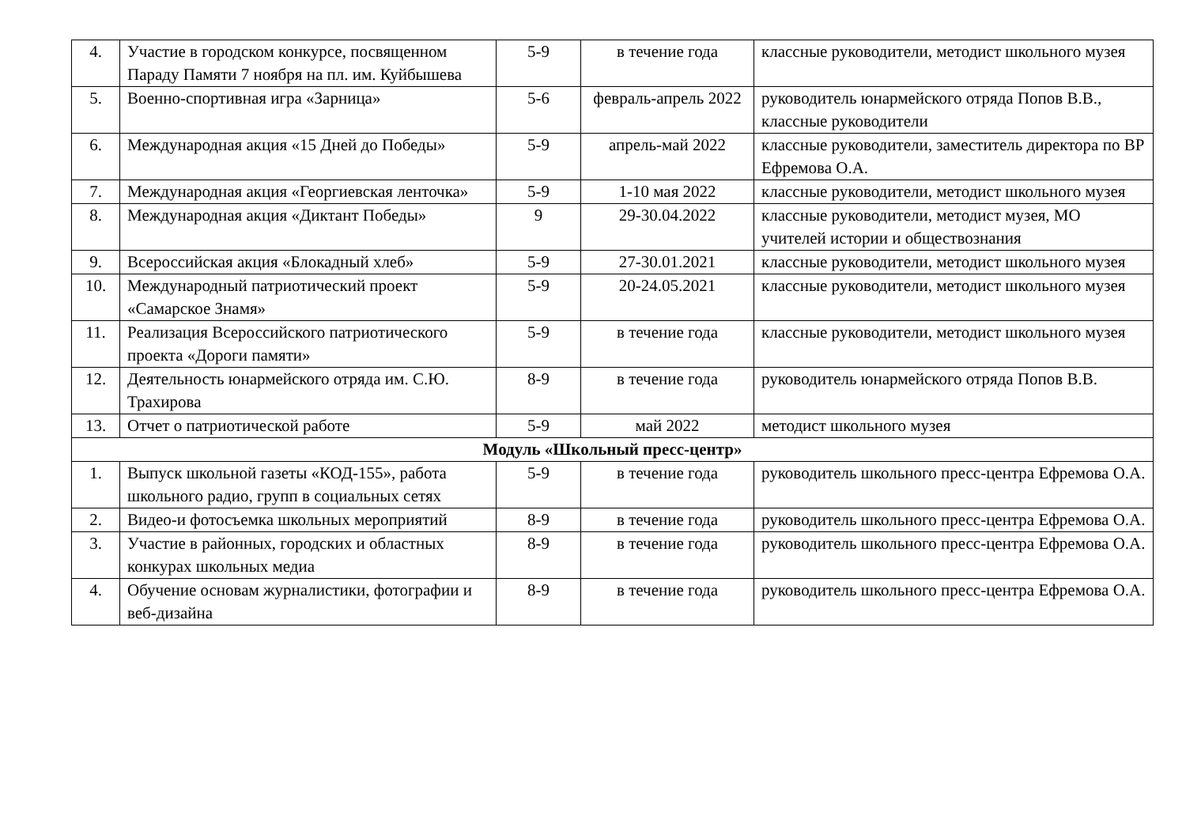| 4. | Участие в городском конкурсе, посвященном Параду Памяти 7 ноября на пл. им. Куйбышева | 5-9 | в течение года | классные руководители, методист школьного музея |
| 5. | Военно-спортивная игра «Зарница» | 5-6 | февраль-апрель 2022 | руководитель юнармейского отряда Попов В.В., классные руководители |
| 6. | Международная акция «15 Дней до Победы» | 5-9 | апрель-май 2022 | классные руководители, заместитель директора по ВР Ефремова О.А. |
| 7. | Международная акция «Георгиевская ленточка» | 5-9 | 1-10 мая 2022 | классные руководители, методист школьного музея |
| 8. | Международная акция «Диктант Победы» | 9 | 29-30.04.2022 | классные руководители, методист музея, МО учителей истории и обществознания |
| 9. | Всероссийская акция «Блокадный хлеб» | 5-9 | 27-30.01.2021 | классные руководители, методист школьного музея |
| 10. | Международный патриотический проект «Самарское Знамя» | 5-9 | 20-24.05.2021 | классные руководители, методист школьного музея |
| 11. | Реализация Всероссийского патриотического проекта «Дороги памяти» | 5-9 | в течение года | классные руководители, методист школьного музея |
| 12. | Деятельность юнармейского отряда им. С.Ю. Трахирова | 8-9 | в течение года | руководитель юнармейского отряда Попов В.В. |
| 13. | Отчет о патриотической работе | 5-9 | май 2022 | методист школьного музея |
| Модуль «Школьный пресс-центр» | | | | |
| 1. | Выпуск школьной газеты «КОД-155», работа школьного радио, групп в социальных сетях | 5-9 | в течение года | руководитель школьного пресс-центра Ефремова О.А. |
| 2. | Видео-и фотосъемка школьных мероприятий | 8-9 | в течение года | руководитель школьного пресс-центра Ефремова О.А. |
| 3. | Участие в районных, городских и областных конкурах школьных медиа | 8-9 | в течение года | руководитель школьного пресс-центра Ефремова О.А. |
| 4. | Обучение основам журналистики, фотографии и веб-дизайна | 8-9 | в течение года | руководитель школьного пресс-центра Ефремова О.А. |